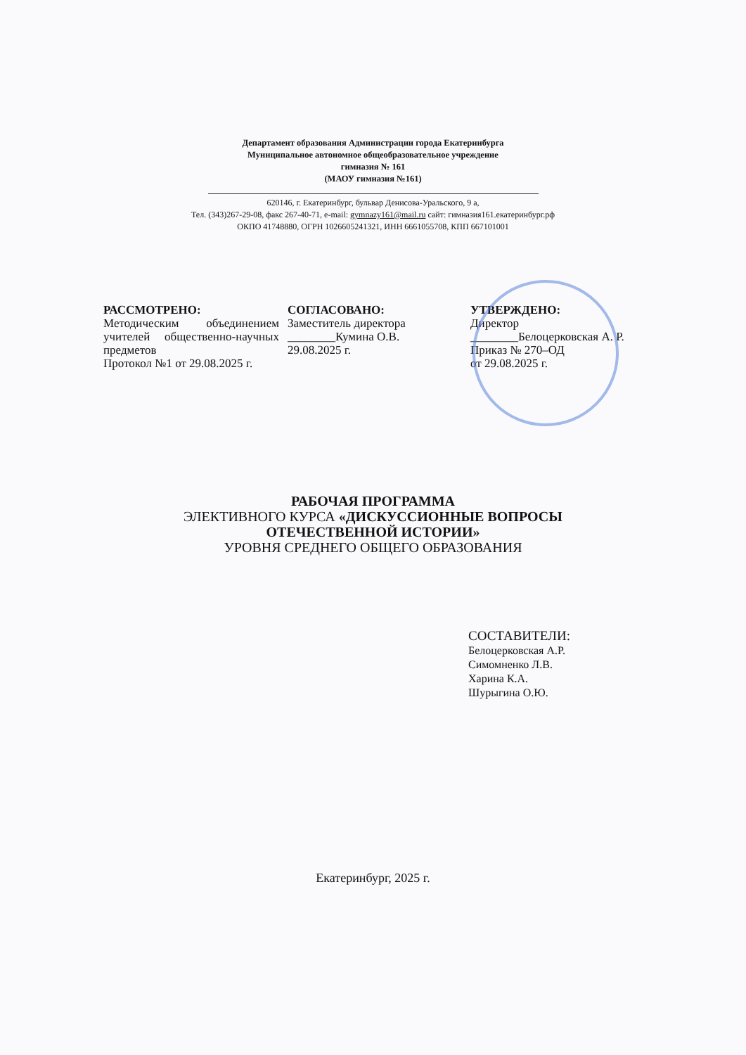Департамент образования Администрации города Екатеринбурга
Муниципальное автономное общеобразовательное учреждение
гимназия № 161
(МАОУ гимназия №161)
620146, г. Екатеринбург, бульвар Денисова-Уральского, 9 а,
Тел. (343)267-29-08, факс 267-40-71, e-mail: gymnazy161@mail.ru сайт: гимназия161.екатеринбург.рф
ОКПО 41748880, ОГРН 1026605241321, ИНН 6661055708, КПП 667101001
РАССМОТРЕНО:
Методическим объединением учителей общественно-научных предметов
Протокол №1 от 29.08.2025 г.
СОГЛАСОВАНО:
Заместитель директора
________Кумина О.В.
29.08.2025 г.
УТВЕРЖДЕНО:
Директор
________Белоцерковская А. Р.
Приказ № 270–ОД
от 29.08.2025 г.
РАБОЧАЯ ПРОГРАММА
ЭЛЕКТИВНОГО КУРСА «ДИСКУССИОННЫЕ ВОПРОСЫ
ОТЕЧЕСТВЕННОЙ ИСТОРИИ»
УРОВНЯ СРЕДНЕГО ОБЩЕГО ОБРАЗОВАНИЯ
СОСТАВИТЕЛИ:
Белоцерковская А.Р.
Симомненко Л.В.
Харина К.А.
Шурыгина О.Ю.
Екатеринбург, 2025 г.